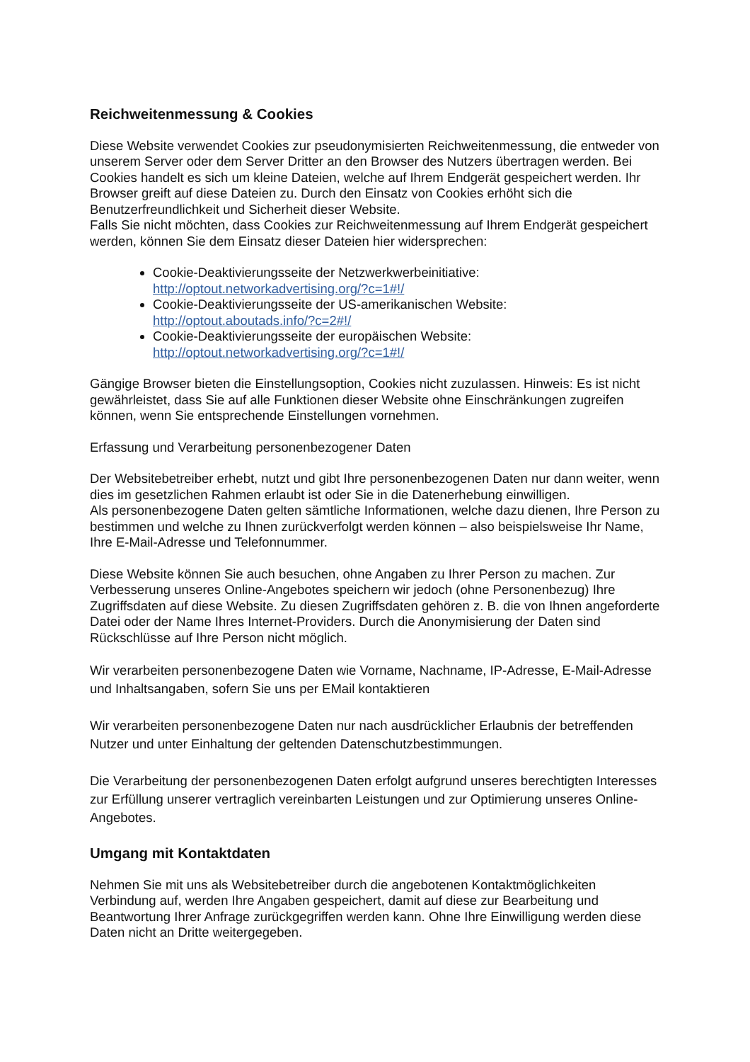Reichweitenmessung & Cookies
Diese Website verwendet Cookies zur pseudonymisierten Reichweitenmessung, die entweder von unserem Server oder dem Server Dritter an den Browser des Nutzers übertragen werden. Bei Cookies handelt es sich um kleine Dateien, welche auf Ihrem Endgerät gespeichert werden. Ihr Browser greift auf diese Dateien zu. Durch den Einsatz von Cookies erhöht sich die Benutzerfreundlichkeit und Sicherheit dieser Website.
Falls Sie nicht möchten, dass Cookies zur Reichweitenmessung auf Ihrem Endgerät gespeichert werden, können Sie dem Einsatz dieser Dateien hier widersprechen:
Cookie-Deaktivierungsseite der Netzwerkwerbeinitiative: http://optout.networkadvertising.org/?c=1#!/
Cookie-Deaktivierungsseite der US-amerikanischen Website: http://optout.aboutads.info/?c=2#!/
Cookie-Deaktivierungsseite der europäischen Website: http://optout.networkadvertising.org/?c=1#!/
Gängige Browser bieten die Einstellungsoption, Cookies nicht zuzulassen. Hinweis: Es ist nicht gewährleistet, dass Sie auf alle Funktionen dieser Website ohne Einschränkungen zugreifen können, wenn Sie entsprechende Einstellungen vornehmen.
Erfassung und Verarbeitung personenbezogener Daten
Der Websitebetreiber erhebt, nutzt und gibt Ihre personenbezogenen Daten nur dann weiter, wenn dies im gesetzlichen Rahmen erlaubt ist oder Sie in die Datenerhebung einwilligen.
Als personenbezogene Daten gelten sämtliche Informationen, welche dazu dienen, Ihre Person zu bestimmen und welche zu Ihnen zurückverfolgt werden können – also beispielsweise Ihr Name, Ihre E-Mail-Adresse und Telefonnummer.
Diese Website können Sie auch besuchen, ohne Angaben zu Ihrer Person zu machen. Zur Verbesserung unseres Online-Angebotes speichern wir jedoch (ohne Personenbezug) Ihre Zugriffsdaten auf diese Website. Zu diesen Zugriffsdaten gehören z. B. die von Ihnen angeforderte Datei oder der Name Ihres Internet-Providers. Durch die Anonymisierung der Daten sind Rückschlüsse auf Ihre Person nicht möglich.
Wir verarbeiten personenbezogene Daten wie Vorname, Nachname, IP-Adresse, E-Mail-Adresse und Inhaltsangaben, sofern Sie uns per EMail kontaktieren
Wir verarbeiten personenbezogene Daten nur nach ausdrücklicher Erlaubnis der betreffenden Nutzer und unter Einhaltung der geltenden Datenschutzbestimmungen.
Die Verarbeitung der personenbezogenen Daten erfolgt aufgrund unseres berechtigten Interesses zur Erfüllung unserer vertraglich vereinbarten Leistungen und zur Optimierung unseres Online-Angebotes.
Umgang mit Kontaktdaten
Nehmen Sie mit uns als Websitebetreiber durch die angebotenen Kontaktmöglichkeiten Verbindung auf, werden Ihre Angaben gespeichert, damit auf diese zur Bearbeitung und Beantwortung Ihrer Anfrage zurückgegriffen werden kann. Ohne Ihre Einwilligung werden diese Daten nicht an Dritte weitergegeben.